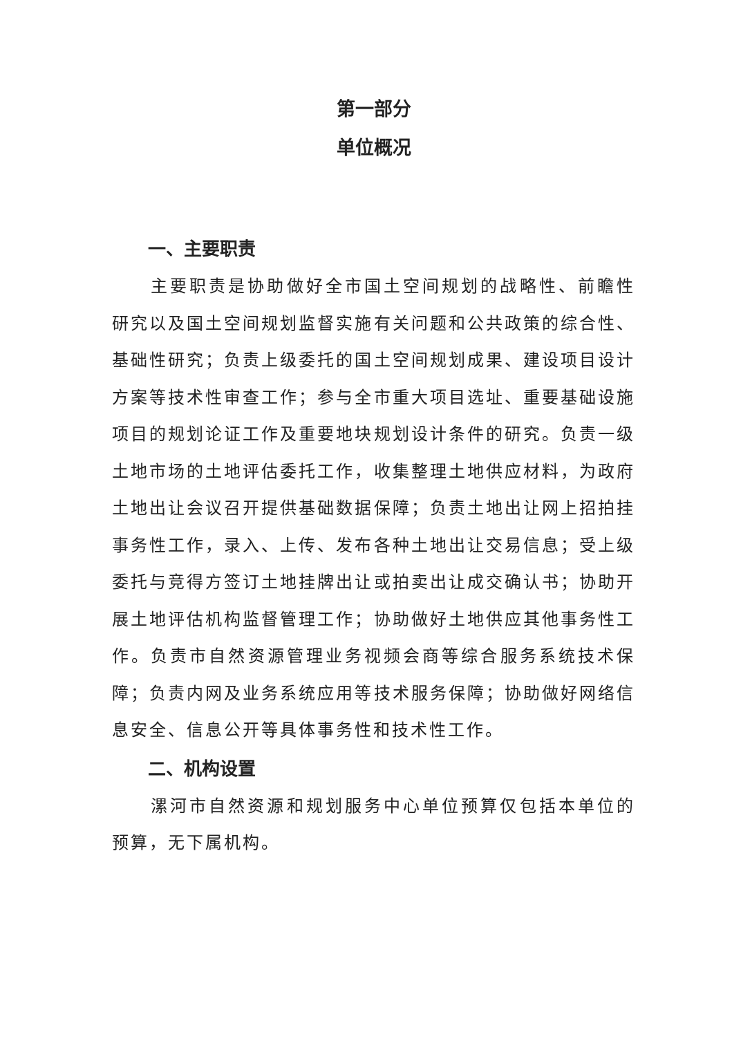第一部分
单位概况
一、主要职责
主要职责是协助做好全市国土空间规划的战略性、前瞻性研究以及国土空间规划监督实施有关问题和公共政策的综合性、基础性研究；负责上级委托的国土空间规划成果、建设项目设计方案等技术性审查工作；参与全市重大项目选址、重要基础设施项目的规划论证工作及重要地块规划设计条件的研究。负责一级土地市场的土地评估委托工作，收集整理土地供应材料，为政府土地出让会议召开提供基础数据保障；负责土地出让网上招拍挂事务性工作，录入、上传、发布各种土地出让交易信息；受上级委托与竞得方签订土地挂牌出让或拍卖出让成交确认书；协助开展土地评估机构监督管理工作；协助做好土地供应其他事务性工作。负责市自然资源管理业务视频会商等综合服务系统技术保障；负责内网及业务系统应用等技术服务保障；协助做好网络信息安全、信息公开等具体事务性和技术性工作。
二、机构设置
漯河市自然资源和规划服务中心单位预算仅包括本单位的预算，无下属机构。